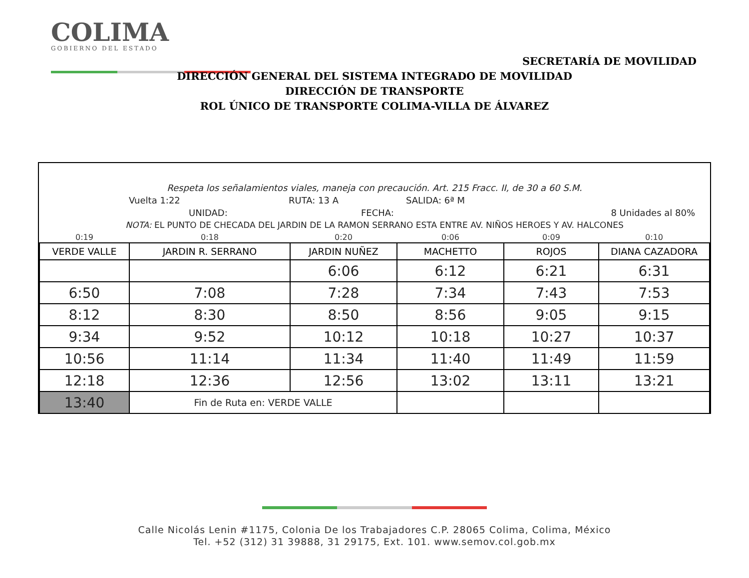COLIMA
GOBIERNO DEL ESTADO
SECRETARÍA DE MOVILIDAD
DIRECCIÓN GENERAL DEL SISTEMA INTEGRADO DE MOVILIDAD
DIRECCIÓN DE TRANSPORTE
ROL ÚNICO DE TRANSPORTE COLIMA-VILLA DE ÁLVAREZ
Respeta los señalamientos viales, maneja con precaución. Art. 215 Fracc. II, de 30 a 60 S.M.
Vuelta 1:22 RUTA: 13 A SALIDA: 6ª M
UNIDAD: FECHA: 8 Unidades al 80%
NOTA: EL PUNTO DE CHECADA DEL JARDIN DE LA RAMON SERRANO ESTA ENTRE AV. NIÑOS HEROES Y AV. HALCONES
| 0:19 | 0:18 | 0:20 | 0:06 | 0:09 | 0:10 |
| VERDE VALLE | JARDIN R. SERRANO | JARDIN NUÑEZ | MACHETTO | ROJOS | DIANA CAZADORA |
| | | 6:06 | 6:12 | 6:21 | 6:31 |
| 6:50 | 7:08 | 7:28 | 7:34 | 7:43 | 7:53 |
| 8:12 | 8:30 | 8:50 | 8:56 | 9:05 | 9:15 |
| 9:34 | 9:52 | 10:12 | 10:18 | 10:27 | 10:37 |
| 10:56 | 11:14 | 11:34 | 11:40 | 11:49 | 11:59 |
| 12:18 | 12:36 | 12:56 | 13:02 | 13:11 | 13:21 |
| 13:40 | Fin de Ruta en: VERDE VALLE | | | | |
Calle Nicolás Lenin #1175, Colonia De los Trabajadores C.P. 28065 Colima, Colima, México
Tel. +52 (312) 31 39888, 31 29175, Ext. 101. www.semov.col.gob.mx